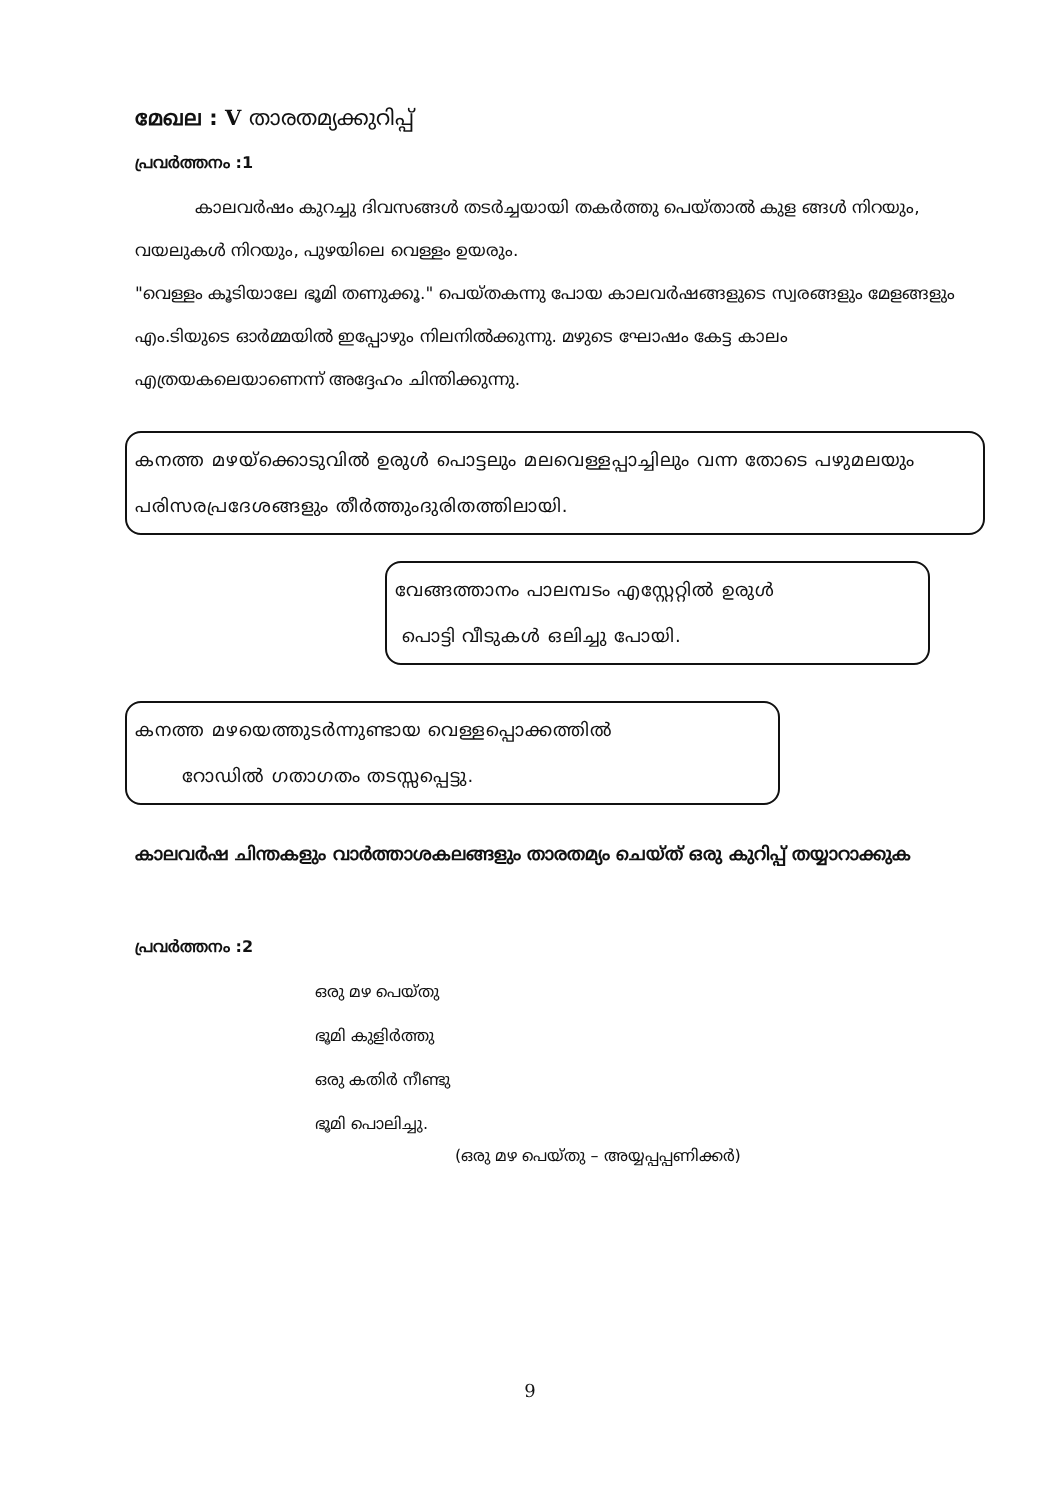മേഖല : V താരതമ്യക്കുറിപ്പ്
പ്രവർത്തനം :1
കാലവർഷം കുറച്ചു ദിവസങ്ങൾ തടർച്ചയായി തകർത്തു പെയ്താൽ കുള ങ്ങൾ നിറയും, വയലുകൾ നിറയും, പുഴയിലെ വെള്ളം ഉയരും.
"വെള്ളം കൂടിയാലേ ഭൂമി തണുക്കൂ." പെയ്തകന്നു പോയ കാലവർഷങ്ങളുടെ സ്വരങ്ങളും മേളങ്ങളും എം.ടിയുടെ ഓർമ്മയിൽ ഇപ്പോഴും നിലനിൽക്കുന്നു. മഴുടെ ഘോഷം കേട്ട കാലം എത്രയകലെയാണെന്ന് അദ്ദേഹം ചിന്തിക്കുന്നു.
കനത്ത മഴയ്ക്കൊടുവിൽ ഉരുൾ പൊട്ടലും മലവെള്ളപ്പാച്ചിലും വന്ന തോടെ പഴുമലയും പരിസരപ്രദേശങ്ങളും തീർത്തുംദുരിതത്തിലായി.
വേങ്ങത്താനം പാലമ്പടം എസ്റ്റേറ്റിൽ ഉരുൾ
പൊട്ടി വീടുകൾ ഒലിച്ചു പോയി.
കനത്ത മഴയെത്തുടർന്നുണ്ടായ വെള്ളപ്പൊക്കത്തിൽ
റോഡിൽ ഗതാഗതം തടസ്സപ്പെട്ടു.
കാലവർഷ ചിന്തകളും വാർത്താശകലങ്ങളും താരതമ്യം ചെയ്ത് ഒരു കുറിപ്പ് തയ്യാറാക്കുക
പ്രവർത്തനം :2
ഒരു മഴ പെയ്തു
ഭൂമി കുളിർത്തു
ഒരു കതിർ നീണ്ടു
ഭൂമി പൊലിച്ചു.
(ഒരു മഴ പെയ്തു – അയ്യപ്പപ്പണിക്കർ)
9